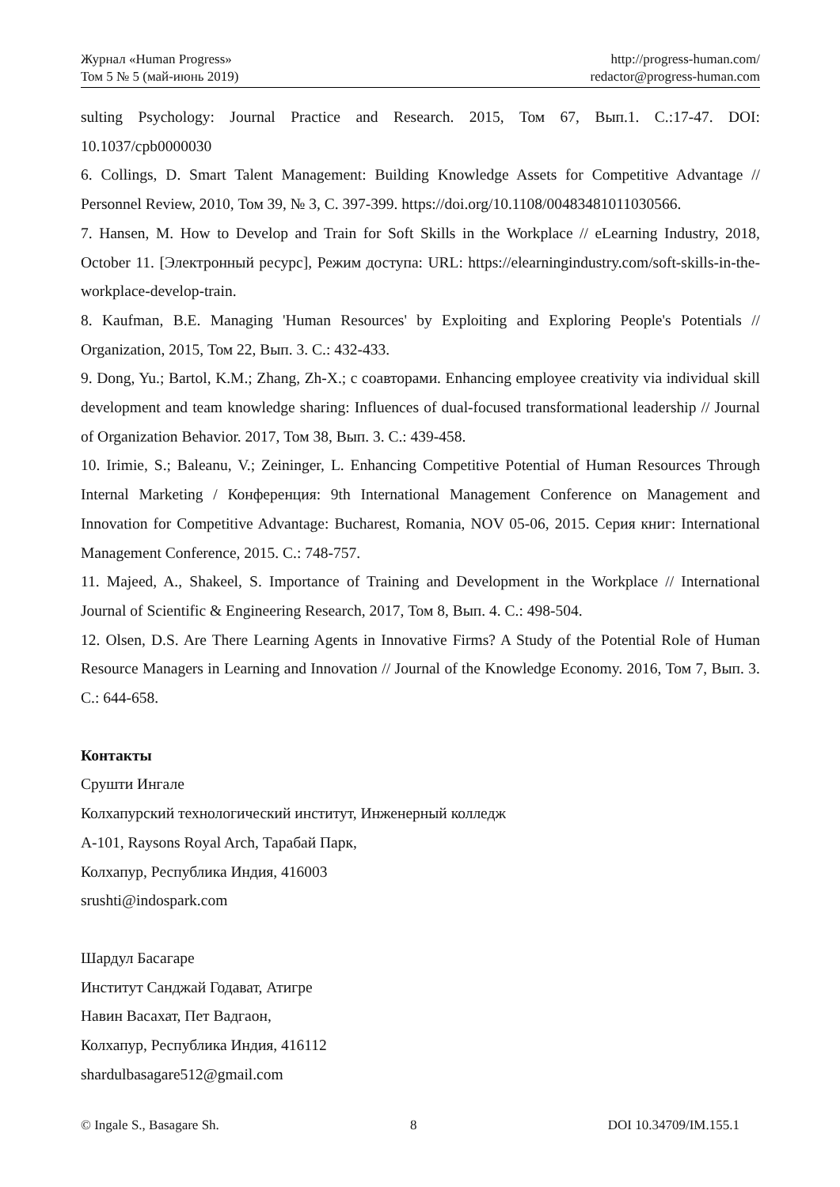Журнал «Human Progress»
Том 5 № 5 (май-июнь 2019)
http://progress-human.com/
redactor@progress-human.com
sulting Psychology: Journal Practice and Research. 2015, Том 67, Вып.1. С.:17-47. DOI: 10.1037/cpb0000030
6. Collings, D. Smart Talent Management: Building Knowledge Assets for Competitive Advantage // Personnel Review, 2010, Том 39, № 3, С. 397-399. https://doi.org/10.1108/00483481011030566.
7. Hansen, M. How to Develop and Train for Soft Skills in the Workplace // eLearning Industry, 2018, October 11. [Электронный ресурс], Режим доступа: URL: https://elearningindustry.com/soft-skills-in-the-workplace-develop-train.
8. Kaufman, B.E. Managing 'Human Resources' by Exploiting and Exploring People's Potentials // Organization, 2015, Том 22, Вып. 3. С.: 432-433.
9. Dong, Yu.; Bartol, K.M.; Zhang, Zh-X.; с соавторами. Enhancing employee creativity via individual skill development and team knowledge sharing: Influences of dual-focused transformational leadership // Journal of Organization Behavior. 2017, Том 38, Вып. 3. С.: 439-458.
10. Irimie, S.; Baleanu, V.; Zeininger, L. Enhancing Competitive Potential of Human Resources Through Internal Marketing / Конференция: 9th International Management Conference on Management and Innovation for Competitive Advantage: Bucharest, Romania, NOV 05-06, 2015. Серия книг: International Management Conference, 2015. С.: 748-757.
11. Majeed, A., Shakeel, S. Importance of Training and Development in the Workplace // International Journal of Scientific & Engineering Research, 2017, Том 8, Вып. 4. С.: 498-504.
12. Olsen, D.S. Are There Learning Agents in Innovative Firms? A Study of the Potential Role of Human Resource Managers in Learning and Innovation // Journal of the Knowledge Economy. 2016, Том 7, Вып. 3. С.: 644-658.
Контакты
Срушти Ингале
Колхапурский технологический институт, Инженерный колледж
A-101, Raysons Royal Arch, Тарабай Парк,
Колхапур, Республика Индия, 416003
srushti@indospark.com
Шардул Басагаре
Институт Санджай Годават, Атигре
Навин Васахат, Пет Вадгаон,
Колхапур, Республика Индия, 416112
shardulbasagare512@gmail.com
© Ingale S., Basagare Sh. 8 DOI 10.34709/IM.155.1